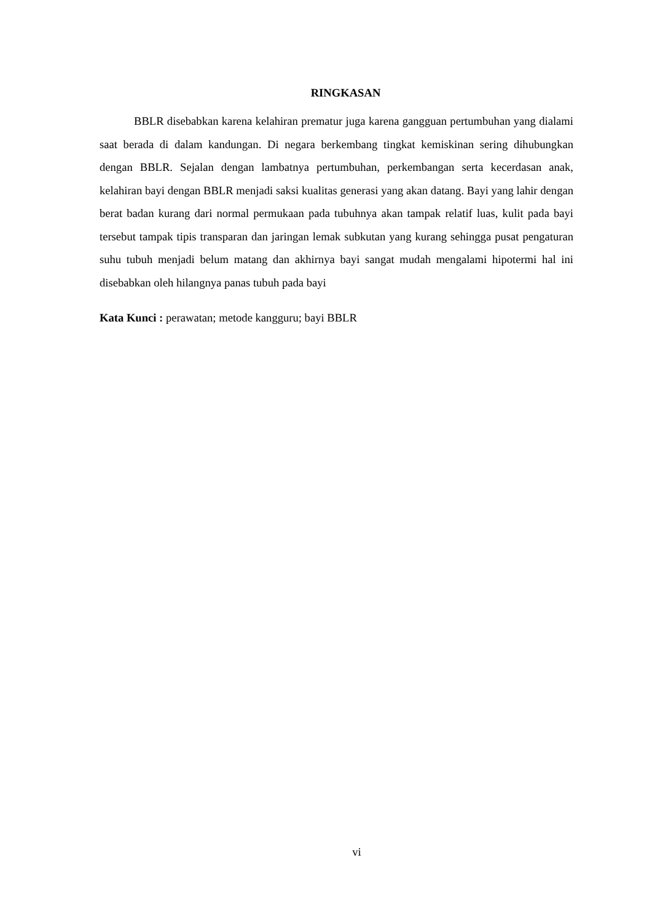RINGKASAN
BBLR disebabkan karena kelahiran prematur juga karena gangguan pertumbuhan yang dialami saat berada di dalam kandungan. Di negara berkembang tingkat kemiskinan sering dihubungkan dengan BBLR. Sejalan dengan lambatnya pertumbuhan, perkembangan serta kecerdasan anak, kelahiran bayi dengan BBLR menjadi saksi kualitas generasi yang akan datang. Bayi yang lahir dengan berat badan kurang dari normal permukaan pada tubuhnya akan tampak relatif luas, kulit pada bayi tersebut tampak tipis transparan dan jaringan lemak subkutan yang kurang sehingga pusat pengaturan suhu tubuh menjadi belum matang dan akhirnya bayi sangat mudah mengalami hipotermi hal ini disebabkan oleh hilangnya panas tubuh pada bayi
Kata Kunci : perawatan; metode kangguru; bayi BBLR
vi